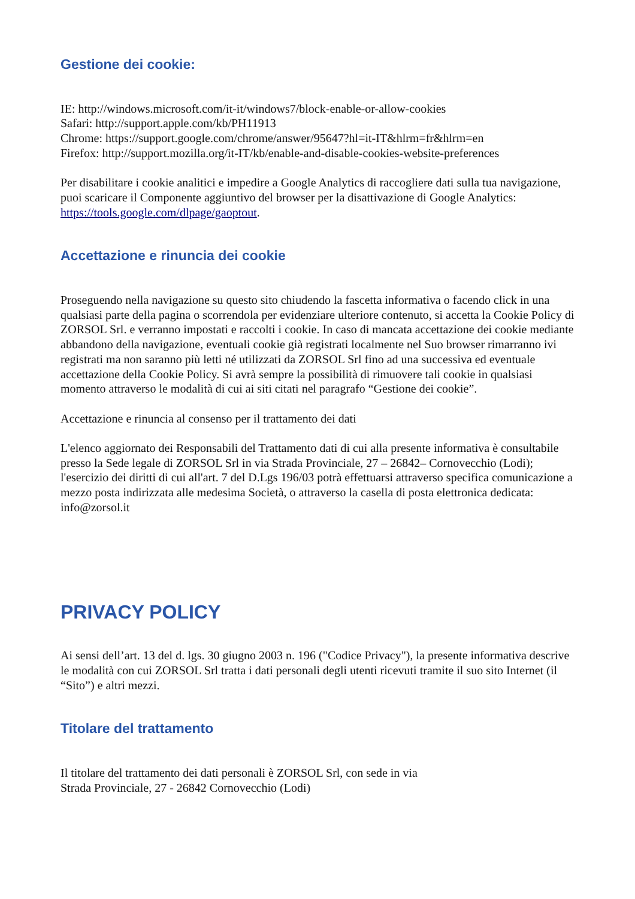Gestione dei cookie:
IE: http://windows.microsoft.com/it-it/windows7/block-enable-or-allow-cookies
Safari: http://support.apple.com/kb/PH11913
Chrome: https://support.google.com/chrome/answer/95647?hl=it-IT&hlrm=fr&hlrm=en
Firefox: http://support.mozilla.org/it-IT/kb/enable-and-disable-cookies-website-preferences
Per disabilitare i cookie analitici e impedire a Google Analytics di raccogliere dati sulla tua navigazione, puoi scaricare il Componente aggiuntivo del browser per la disattivazione di Google Analytics: https://tools.google.com/dlpage/gaoptout.
Accettazione e rinuncia dei cookie
Proseguendo nella navigazione su questo sito chiudendo la fascetta informativa o facendo click in una qualsiasi parte della pagina o scorrendola per evidenziare ulteriore contenuto, si accetta la Cookie Policy di ZORSOL Srl. e verranno impostati e raccolti i cookie. In caso di mancata accettazione dei cookie mediante abbandono della navigazione, eventuali cookie già registrati localmente nel Suo browser rimarranno ivi registrati ma non saranno più letti né utilizzati da ZORSOL Srl fino ad una successiva ed eventuale accettazione della Cookie Policy. Si avrà sempre la possibilità di rimuovere tali cookie in qualsiasi momento attraverso le modalità di cui ai siti citati nel paragrafo “Gestione dei cookie”.
Accettazione e rinuncia al consenso per il trattamento dei dati
L'elenco aggiornato dei Responsabili del Trattamento dati di cui alla presente informativa è consultabile presso la Sede legale di ZORSOL Srl in via Strada Provinciale, 27 – 26842– Cornovecchio (Lodi); l'esercizio dei diritti di cui all'art. 7 del D.Lgs 196/03 potrà effettuarsi attraverso specifica comunicazione a mezzo posta indirizzata alle medesima Società, o attraverso la casella di posta elettronica dedicata: info@zorsol.it
PRIVACY POLICY
Ai sensi dell’art. 13 del d. lgs. 30 giugno 2003 n. 196 ("Codice Privacy"), la presente informativa descrive le modalità con cui ZORSOL Srl tratta i dati personali degli utenti ricevuti tramite il suo sito Internet (il “Sito”) e altri mezzi.
Titolare del trattamento
Il titolare del trattamento dei dati personali è ZORSOL Srl, con sede in via
Strada Provinciale, 27 - 26842 Cornovecchio (Lodi)